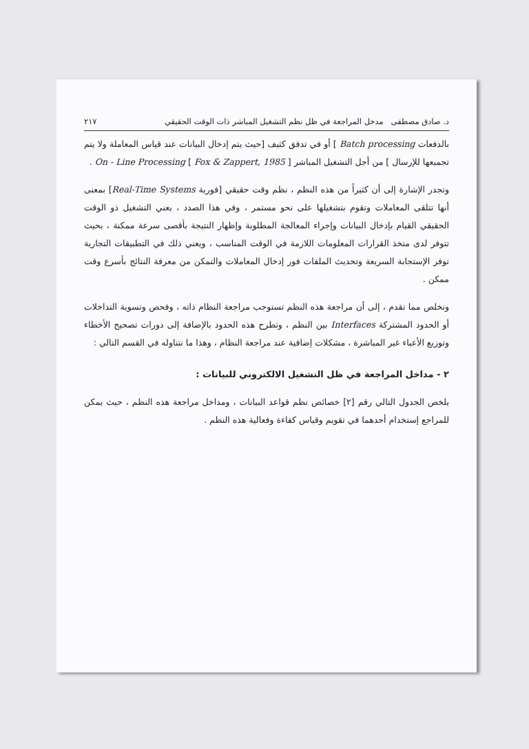د. صادق مصطفى مدخل المراجعة في ظل نظم التشغيل المباشر ذات الوقت الحقيقي ٢١٧
بالدفعات Batch processing ] أو في تدفق كثيف [حيث يتم إدخال البيانات عند قياس المعاملة ولا يتم تجميعها للإرسال ] من أجل التشغيل المباشر On - Line Processing [ Fox & Zappert, 1985 ] .
وتجدر الإشارة إلى أن كثيراً من هذه النظم ، نظم وقت حقيقي [فورية Real-Time Systems] بمعنى أنها تتلقى المعاملات وتقوم بتشغيلها على نحو مستمر ، وفي هذا الصدد ، يعني التشغيل ذو الوقت الحقيقي القيام بإدخال البيانات وإجراء المعالجة المطلوبة وإظهار النتيجة بأقصى سرعة ممكنة ، بحيث تتوفر لدى متخذ القرارات المعلومات اللازمة في الوقت المناسب ، ويعني ذلك في التطبيقات التجارية توفر الإستجابة السريعة وتحديث الملفات فور إدخال المعاملات والتمكن من معرفة النتائج بأسرع وقت ممكن .
ونخلص مما تقدم ، إلى أن مراجعة هذه النظم تستوجب مراجعة النظام ذاته ، وفحص وتسوية التداخلات أو الحدود المشتركة Interfaces بين النظم ، وتطرح هذه الحدود بالإضافة إلى دورات تصحيح الأخطاء وتوزيع الأعباء غير المباشرة ، مشكلات إضافية عند مراجعة النظام ، وهذا ما نتناوله في القسم التالي :
٢ - مداخل المراجعة في ظل التشغيل الالكتروني للبيانات :
يلخص الجدول التالي رقم [٢] خصائص نظم قواعد البيانات ، ومداخل مراجعة هذه النظم ، حيث يمكن للمراجع إستخدام أحدهما في تقويم وقياس كفاءة وفعالية هذه النظم .